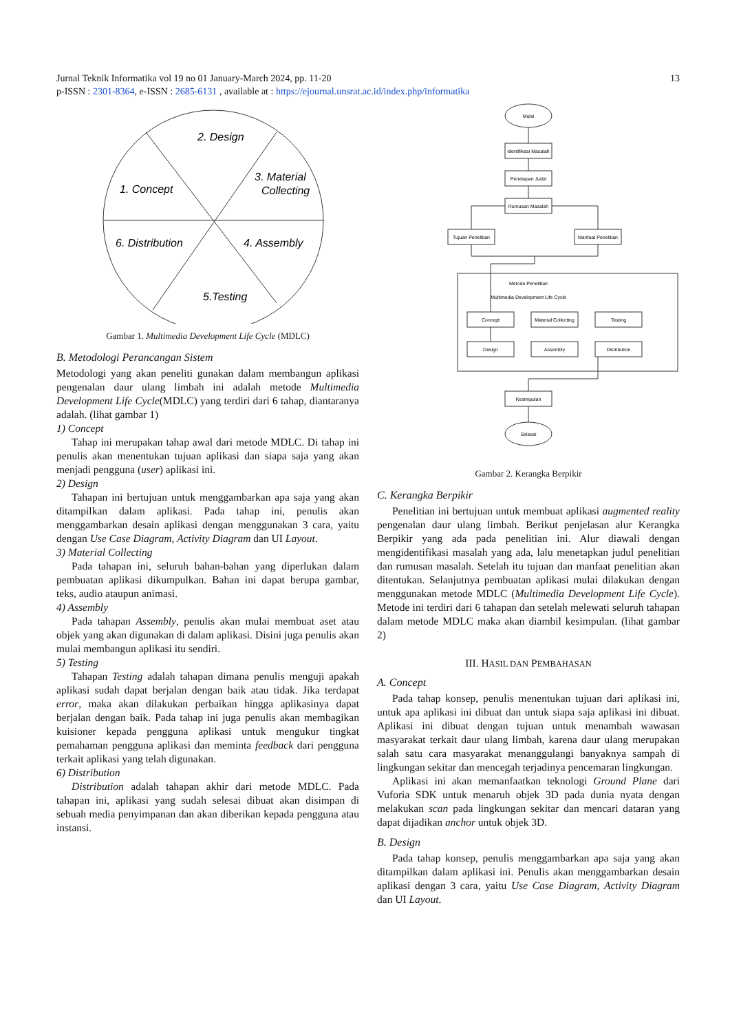Jurnal Teknik Informatika vol 19 no 01 January-March 2024, pp. 11-20 13
p-ISSN : 2301-8364, e-ISSN : 2685-6131 , available at : https://ejournal.unsrat.ac.id/index.php/informatika
2. Design
3. Material
Collecting
1. Concept
6. Distribution
4. Assembly
5.Testing
Gambar 1. Multimedia Development Life Cycle (MDLC)
B. Metodologi Perancangan Sistem
Metodologi yang akan peneliti gunakan dalam membangun aplikasi pengenalan daur ulang limbah ini adalah metode Multimedia Development Life Cycle(MDLC) yang terdiri dari 6 tahap, diantaranya adalah. (lihat gambar 1)
1) Concept
Tahap ini merupakan tahap awal dari metode MDLC. Di tahap ini penulis akan menentukan tujuan aplikasi dan siapa saja yang akan menjadi pengguna (user) aplikasi ini.
2) Design
Tahapan ini bertujuan untuk menggambarkan apa saja yang akan ditampilkan dalam aplikasi. Pada tahap ini, penulis akan menggambarkan desain aplikasi dengan menggunakan 3 cara, yaitu dengan Use Case Diagram, Activity Diagram dan UI Layout.
3) Material Collecting
Pada tahapan ini, seluruh bahan-bahan yang diperlukan dalam pembuatan aplikasi dikumpulkan. Bahan ini dapat berupa gambar, teks, audio ataupun animasi.
4) Assembly
Pada tahapan Assembly, penulis akan mulai membuat aset atau objek yang akan digunakan di dalam aplikasi. Disini juga penulis akan mulai membangun aplikasi itu sendiri.
5) Testing
Tahapan Testing adalah tahapan dimana penulis menguji apakah aplikasi sudah dapat berjalan dengan baik atau tidak. Jika terdapat error, maka akan dilakukan perbaikan hingga aplikasinya dapat berjalan dengan baik. Pada tahap ini juga penulis akan membagikan kuisioner kepada pengguna aplikasi untuk mengukur tingkat pemahaman pengguna aplikasi dan meminta feedback dari pengguna terkait aplikasi yang telah digunakan.
6) Distribution
Distribution adalah tahapan akhir dari metode MDLC. Pada tahapan ini, aplikasi yang sudah selesai dibuat akan disimpan di sebuah media penyimpanan dan akan diberikan kepada pengguna atau instansi.
Mulai
Identifikasi Masalah
Penetapan Judul
Rumusan Masalah
Tujuan Penelitian
Manfaat Penelitian
Metode Penelitian
Multimedia Development Life Cycle
Concept
Material Collecting
Testing
Design
Assembly
Distribution
Kesimpulan
Selesai
Gambar 2. Kerangka Berpikir
C. Kerangka Berpikir
Penelitian ini bertujuan untuk membuat aplikasi augmented reality pengenalan daur ulang limbah. Berikut penjelasan alur Kerangka Berpikir yang ada pada penelitian ini. Alur diawali dengan mengidentifikasi masalah yang ada, lalu menetapkan judul penelitian dan rumusan masalah. Setelah itu tujuan dan manfaat penelitian akan ditentukan. Selanjutnya pembuatan aplikasi mulai dilakukan dengan menggunakan metode MDLC (Multimedia Development Life Cycle). Metode ini terdiri dari 6 tahapan dan setelah melewati seluruh tahapan dalam metode MDLC maka akan diambil kesimpulan. (lihat gambar 2)
III. HASIL DAN PEMBAHASAN
A. Concept
Pada tahap konsep, penulis menentukan tujuan dari aplikasi ini, untuk apa aplikasi ini dibuat dan untuk siapa saja aplikasi ini dibuat. Aplikasi ini dibuat dengan tujuan untuk menambah wawasan masyarakat terkait daur ulang limbah, karena daur ulang merupakan salah satu cara masyarakat menanggulangi banyaknya sampah di lingkungan sekitar dan mencegah terjadinya pencemaran lingkungan.
Aplikasi ini akan memanfaatkan teknologi Ground Plane dari Vuforia SDK untuk menaruh objek 3D pada dunia nyata dengan melakukan scan pada lingkungan sekitar dan mencari dataran yang dapat dijadikan anchor untuk objek 3D.
B. Design
Pada tahap konsep, penulis menggambarkan apa saja yang akan ditampilkan dalam aplikasi ini. Penulis akan menggambarkan desain aplikasi dengan 3 cara, yaitu Use Case Diagram, Activity Diagram dan UI Layout.